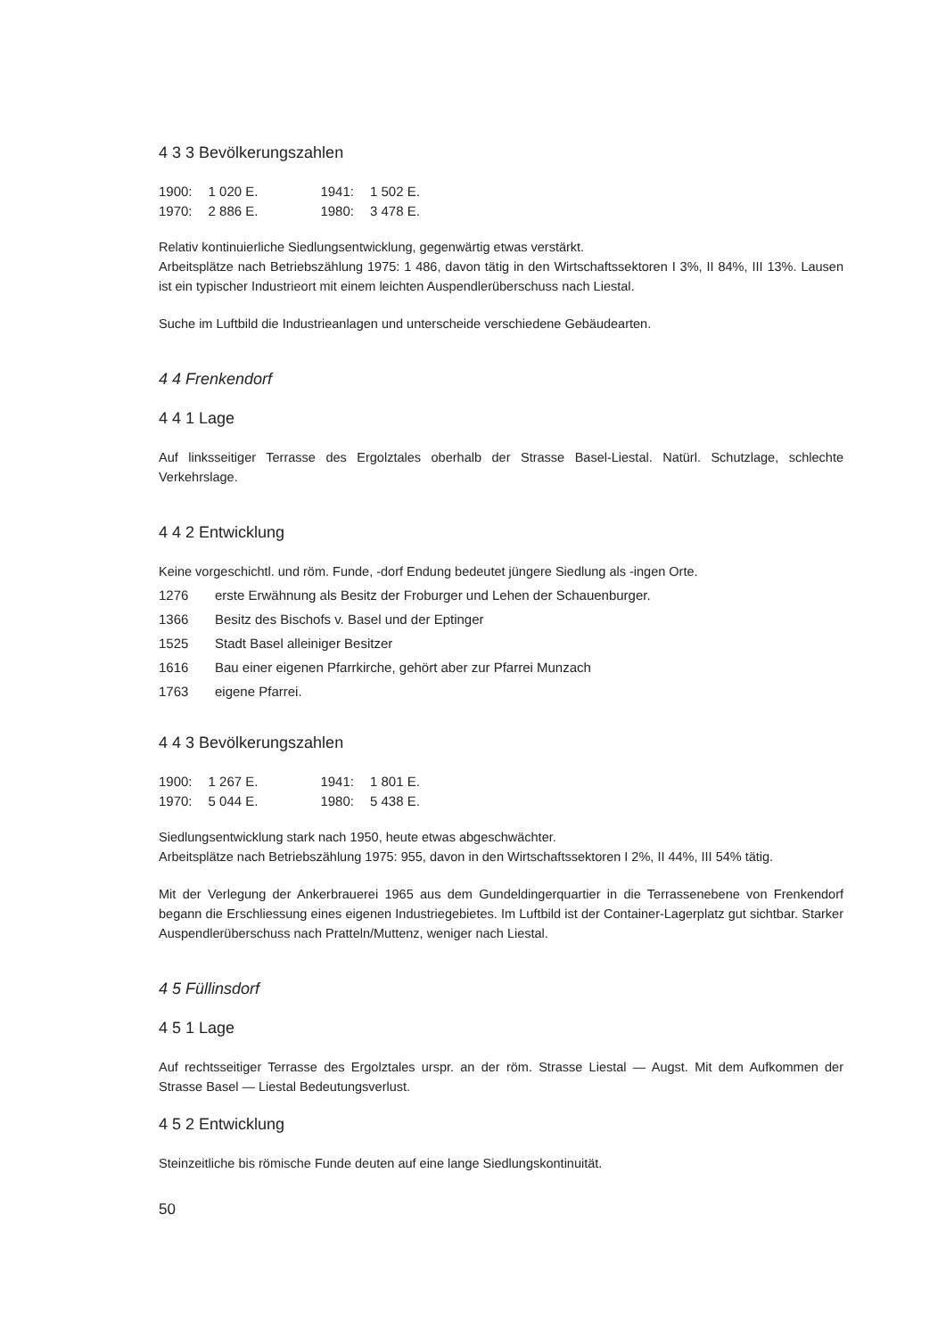4 3 3 Bevölkerungszahlen
| 1900: | 1 020 E. | 1941: | 1 502 E. |
| 1970: | 2 886 E. | 1980: | 3 478 E. |
Relativ kontinuierliche Siedlungsentwicklung, gegenwärtig etwas verstärkt.
Arbeitsplätze nach Betriebszählung 1975: 1 486, davon tätig in den Wirtschaftssektoren I 3%, II 84%, III 13%. Lausen ist ein typischer Industrieort mit einem leichten Auspendlerüberschuss nach Liestal.
Suche im Luftbild die Industrieanlagen und unterscheide verschiedene Gebäudearten.
4 4 Frenkendorf
4 4 1 Lage
Auf linksseitiger Terrasse des Ergolztales oberhalb der Strasse Basel-Liestal. Natürl. Schutzlage, schlechte Verkehrslage.
4 4 2 Entwicklung
Keine vorgeschichtl. und röm. Funde, -dorf Endung bedeutet jüngere Siedlung als -ingen Orte.
| 1276 | erste Erwähnung als Besitz der Froburger und Lehen der Schauenburger. |
| 1366 | Besitz des Bischofs v. Basel und der Eptinger |
| 1525 | Stadt Basel alleiniger Besitzer |
| 1616 | Bau einer eigenen Pfarrkirche, gehört aber zur Pfarrei Munzach |
| 1763 | eigene Pfarrei. |
4 4 3 Bevölkerungszahlen
| 1900: | 1 267 E. | 1941: | 1 801 E. |
| 1970: | 5 044 E. | 1980: | 5 438 E. |
Siedlungsentwicklung stark nach 1950, heute etwas abgeschwächter.
Arbeitsplätze nach Betriebszählung 1975: 955, davon in den Wirtschaftssektoren I 2%, II 44%, III 54% tätig.
Mit der Verlegung der Ankerbrauerei 1965 aus dem Gundeldingerquartier in die Terrassenebene von Frenkendorf begann die Erschliessung eines eigenen Industriegebietes. Im Luftbild ist der Container-Lagerplatz gut sichtbar. Starker Auspendlerüberschuss nach Pratteln/Muttenz, weniger nach Liestal.
4 5 Füllinsdorf
4 5 1 Lage
Auf rechtsseitiger Terrasse des Ergolztales urspr. an der röm. Strasse Liestal — Augst. Mit dem Aufkommen der Strasse Basel — Liestal Bedeutungsverlust.
4 5 2 Entwicklung
Steinzeitliche bis römische Funde deuten auf eine lange Siedlungskontinuität.
50